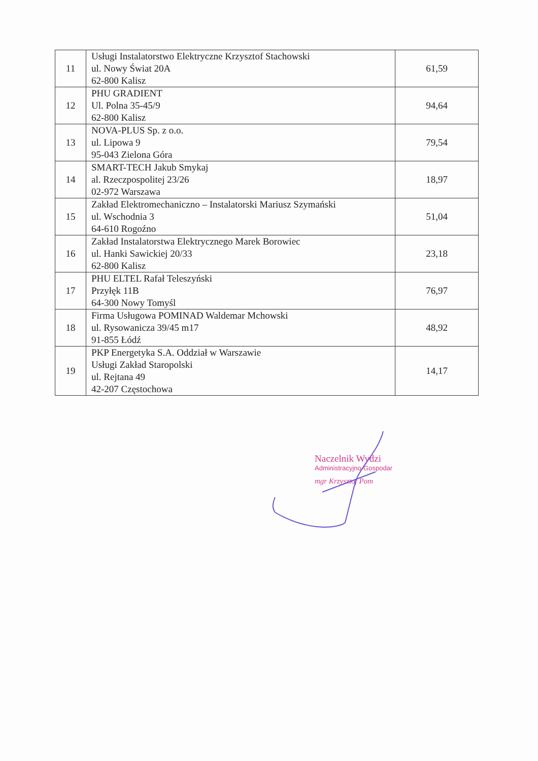| 11 | Usługi Instalatorstwo Elektryczne Krzysztof Stachowski ul. Nowy Świat 20A 62-800 Kalisz | 61,59 |
| 12 | PHU GRADIENT Ul. Polna 35-45/9 62-800 Kalisz | 94,64 |
| 13 | NOVA-PLUS Sp. z o.o. ul. Lipowa 9 95-043 Zielona Góra | 79,54 |
| 14 | SMART-TECH Jakub Smykaj al. Rzeczpospolitej 23/26 02-972 Warszawa | 18,97 |
| 15 | Zakład Elektromechaniczno – Instalatorski Mariusz Szymański ul. Wschodnia 3 64-610 Rogoźno | 51,04 |
| 16 | Zakład Instalatorstwa Elektrycznego Marek Borowiec ul. Hanki Sawickiej 20/33 62-800 Kalisz | 23,18 |
| 17 | PHU ELTEL Rafał Teleszyński Przyłęk 11B 64-300 Nowy Tomyśl | 76,97 |
| 18 | Firma Usługowa POMINAD Waldemar Mchowski ul. Rysowanicza 39/45 m17 91-855 Łódź | 48,92 |
| 19 | PKP Energetyka S.A. Oddział w Warszawie Usługi Zakład Staropolski ul. Rejtana 49 42-207 Częstochowa | 14,17 |
Naczelnik Wydzi
Administracyjno-Gospodar
mgr Krzysztof Pom